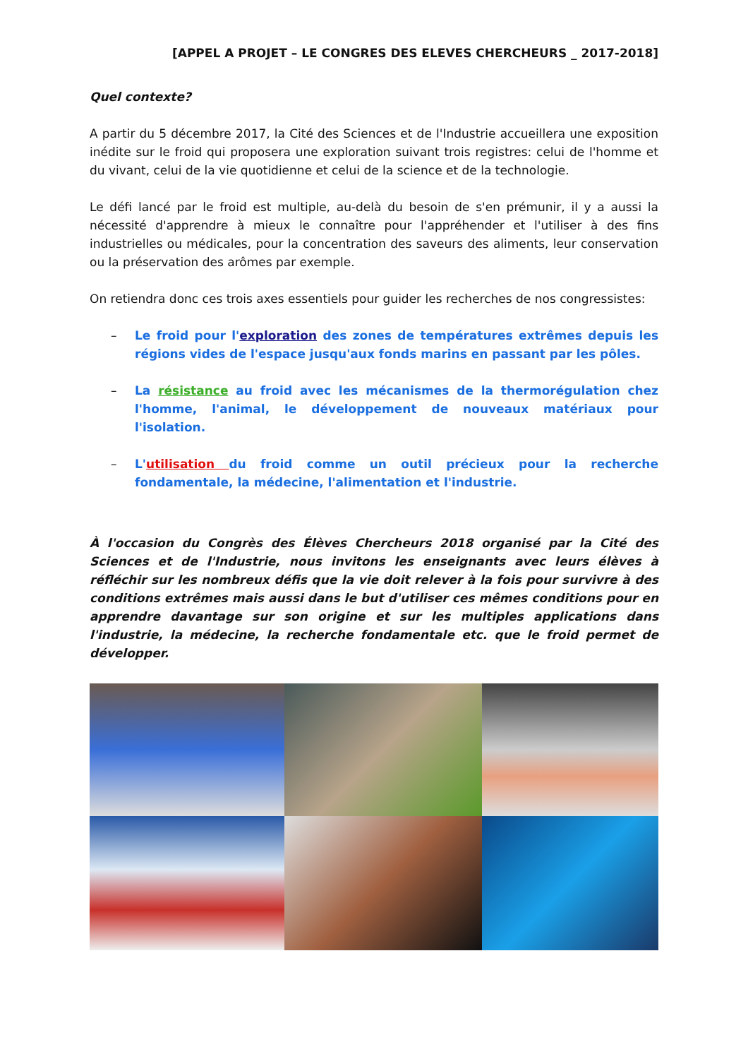[APPEL A PROJET – LE CONGRES DES ELEVES CHERCHEURS _ 2017-2018]
Quel contexte?
A partir du 5 décembre 2017, la Cité des Sciences et de l'Industrie accueillera une exposition inédite sur le froid qui proposera une exploration suivant trois registres: celui de l'homme et du vivant, celui de la vie quotidienne et celui de la science et de la technologie.
Le défi lancé par le froid est multiple, au-delà du besoin de s'en prémunir, il y a aussi la nécessité d'apprendre à mieux le connaître pour l'appréhender et l'utiliser à des fins industrielles ou médicales, pour la concentration des saveurs des aliments, leur conservation ou la préservation des arômes par exemple.
On retiendra donc ces trois axes essentiels pour guider les recherches de nos congressistes:
– Le froid pour l'exploration des zones de températures extrêmes depuis les régions vides de l'espace jusqu'aux fonds marins en passant par les pôles.
– La résistance au froid avec les mécanismes de la thermorégulation chez l'homme, l'animal, le développement de nouveaux matériaux pour l'isolation.
– L'utilisation du froid comme un outil précieux pour la recherche fondamentale, la médecine, l'alimentation et l'industrie.
À l'occasion du Congrès des Élèves Chercheurs 2018 organisé par la Cité des Sciences et de l'Industrie, nous invitons les enseignants avec leurs élèves à réfléchir sur les nombreux défis que la vie doit relever à la fois pour survivre à des conditions extrêmes mais aussi dans le but d'utiliser ces mêmes conditions pour en apprendre davantage sur son origine et sur les multiples applications dans l'industrie, la médecine, la recherche fondamentale etc. que le froid permet de développer.